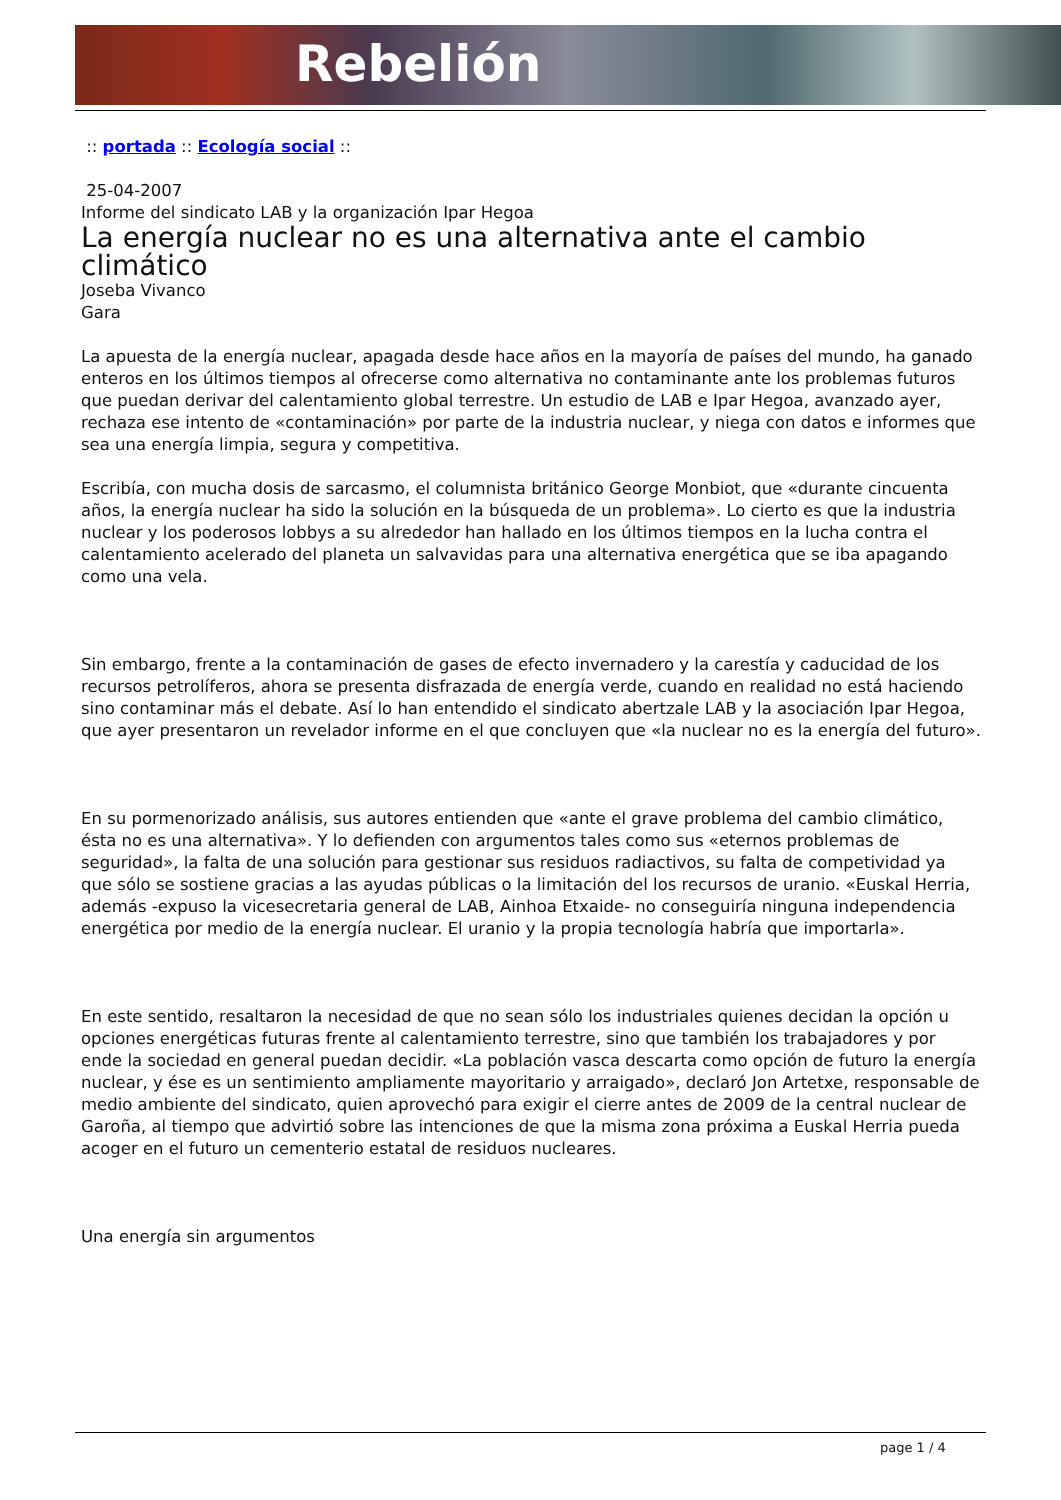Rebelión
:: portada :: Ecología social ::
25-04-2007
Informe del sindicato LAB y la organización Ipar Hegoa
La energía nuclear no es una alternativa ante el cambio climático
Joseba Vivanco
Gara
La apuesta de la energía nuclear, apagada desde hace años en la mayoría de países del mundo, ha ganado enteros en los últimos tiempos al ofrecerse como alternativa no contaminante ante los problemas futuros que puedan derivar del calentamiento global terrestre. Un estudio de LAB e Ipar Hegoa, avanzado ayer, rechaza ese intento de «contaminación» por parte de la industria nuclear, y niega con datos e informes que sea una energía limpia, segura y competitiva.
Escribía, con mucha dosis de sarcasmo, el columnista británico George Monbiot, que «durante cincuenta años, la energía nuclear ha sido la solución en la búsqueda de un problema». Lo cierto es que la industria nuclear y los poderosos lobbys a su alrededor han hallado en los últimos tiempos en la lucha contra el calentamiento acelerado del planeta un salvavidas para una alternativa energética que se iba apagando como una vela.
Sin embargo, frente a la contaminación de gases de efecto invernadero y la carestía y caducidad de los recursos petrolíferos, ahora se presenta disfrazada de energía verde, cuando en realidad no está haciendo sino contaminar más el debate. Así lo han entendido el sindicato abertzale LAB y la asociación Ipar Hegoa, que ayer presentaron un revelador informe en el que concluyen que «la nuclear no es la energía del futuro».
En su pormenorizado análisis, sus autores entienden que «ante el grave problema del cambio climático, ésta no es una alternativa». Y lo defienden con argumentos tales como sus «eternos problemas de seguridad», la falta de una solución para gestionar sus residuos radiactivos, su falta de competividad ya que sólo se sostiene gracias a las ayudas públicas o la limitación del los recursos de uranio. «Euskal Herria, además -expuso la vicesecretaria general de LAB, Ainhoa Etxaide- no conseguiría ninguna independencia energética por medio de la energía nuclear. El uranio y la propia tecnología habría que importarla».
En este sentido, resaltaron la necesidad de que no sean sólo los industriales quienes decidan la opción u opciones energéticas futuras frente al calentamiento terrestre, sino que también los trabajadores y por ende la sociedad en general puedan decidir. «La población vasca descarta como opción de futuro la energía nuclear, y ése es un sentimiento ampliamente mayoritario y arraigado», declaró Jon Artetxe, responsable de medio ambiente del sindicato, quien aprovechó para exigir el cierre antes de 2009 de la central nuclear de Garoña, al tiempo que advirtió sobre las intenciones de que la misma zona próxima a Euskal Herria pueda acoger en el futuro un cementerio estatal de residuos nucleares.
Una energía sin argumentos
page 1 / 4